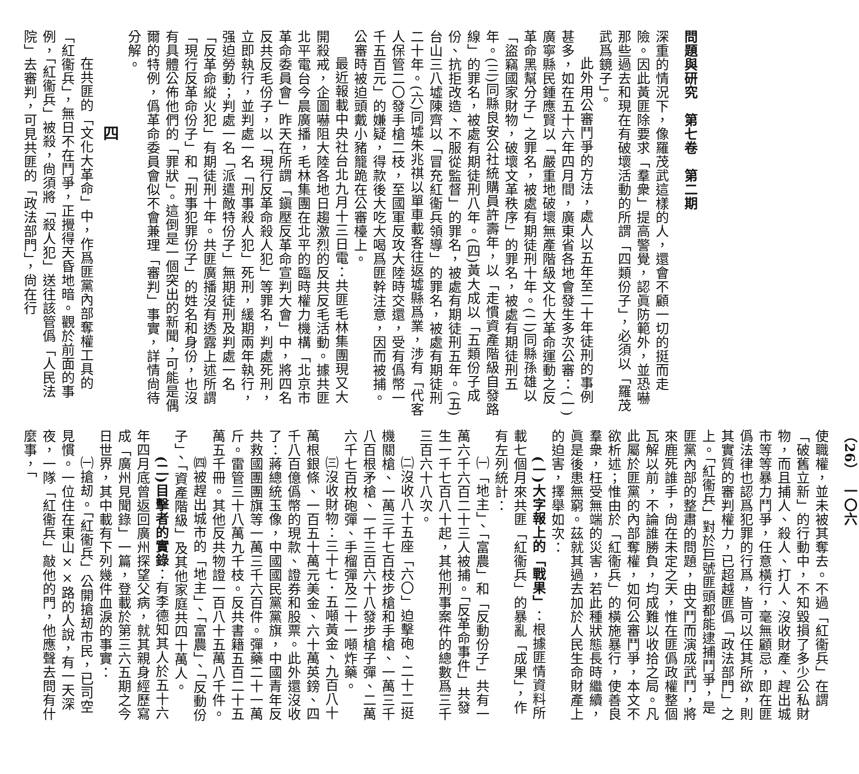問題與研究　第七卷　第二期
深重的情況下，像羅茂武這樣的人，還會不顧一切的挺而走險。因此黃匪除要求「羣衆」提高警覺，認眞防範外，並恐嚇那些過去和現在有破壞活動的所謂「四類份子」，必須以「羅茂武爲鏡子」。
此外用公審鬥爭的方法，處人以五年至二十年徒刑的事例甚多，如在五十六年四月間，廣東省各地會發生多次公審：(一)廣寧縣民鍾應賢以「嚴重地破壞無產階級文化大革命運動之反革命黑幫分子」之罪名，被處有期徒刑十年。(二)同縣孫雄以「盜竊國家財物，破壞文革秩序」的罪名，被處有期徒刑五年。(三)同縣良安公社統購員許壽年，以「走慣資產階級自發路線」的罪名，被處有期徒刑八年。(四)黃大成以「五類份子成份、抗拒改造、不服從監督」的罪名，被處有期徒刑五年。(五)台山三八墟陳齊以「冒充紅衞兵領導」的罪名，被處有期徒刑二十年。(六)同墟朱兆祺以單車載客往返墟縣爲業，涉有「代客人保管二〇發手槍二枝，至國軍反攻大陸時交還，受有僞幣一千五百元」的嫌疑，得款後大吃大喝爲匪幹注意，因而被捕。公審時被迫頭戴小豬籠跪在公審檯上。
最近報載中央社台北九月十三日電：共匪毛林集團現又大開殺戒，企圖嚇阻大陸各地日趨激烈的反共反毛活動。據共匪北平電台今晨廣播，毛林集團在北平的臨時權力機構「北京市革命委員會」昨天在所謂「鎭壓反革命宣判大會」中，將四名反共反毛份子，以「現行反革命殺人犯」等罪名，判處死刑，立即執行，並判處一名「刑事殺人犯」死刑，緩期兩年執行，强迫勞動；判處一名「派遣敵特份子」無期徒刑及判處一名「反革命縱火犯」有期徒刑十年。共匪廣播沒有透露上述所謂「現行反革命份子」和「刑事犯罪份子」的姓名和身份，也沒有具體公佈他們的「罪狀」。這倒是一個突出的新聞，可能是偶爾的特例，僞革命委員會似不會兼理「審判」事實，詳情尙待分解。
四
在共匪的「文化大革命」中，作爲匪黨內部奪權工具的「紅衞兵」，無日不在鬥爭，正攪得天昏地暗。觀於前面的事例，「紅衞兵」被殺，尙須將「殺人犯」送往該管僞「人民法院」去審判，可見共匪的「政法部門」，尙在行
（26）　一〇六
使職權，並未被其奪去。不過「紅衞兵」在謂「破舊立新」的行動中，不知毀損了多少公私財物，而且捕人、殺人、打人、沒收財產、趕出城市等等暴力鬥爭，任意橫行，毫無顧忌，即在匪僞法律也認爲犯罪的行爲，皆可以任其所欲，則其實質的審判權力，已超越匪僞「政法部門」之上。「紅衞兵」對於巨號匪頭都能逮捕鬥爭，是匪黨內部的整肅的問題，由文鬥而演成武鬥，將來鹿死誰手，尙在未定之天，惟在匪僞政權整個瓦解以前，不論誰勝負，均成難以收拾之局。凡此屬於匪黨的內部奪權，如何公審鬥爭，本文不欲析述；惟由於「紅衞兵」的橫施暴行，使善良羣衆，枉受無端的災害，若此種狀態長時繼續，眞是後患無窮。茲就其過去加於人民生命財產上的迫害，擇舉如次：
(一)大字報上的「戰果」：根據匪情資料所載七個月來共匪「紅衞兵」的暴亂「成果」，作有左列統計：
㈠「地主」、「富農」和「反動份子」共有一萬六千六百二十三人被捕。「反革命事件」共發生一千七百八十起，其他刑事案件的總數爲三千三百六十八次。
㈡沒收八十五座「六〇」迫擊砲、二十二挺機關槍、一萬三千七百枝步槍和手槍、一萬三千八百根矛槍、一千三百六十八發步槍子彈、二萬六千七百枚砲彈、手榴彈及二十一噸炸藥。
㈢沒收財物：三十七．五噸黃金、九百八十萬根銀條、一百五十萬元美金、六十萬英鎊、四千八百億僞幣的現款、證券和股票。此外還沒收了：蔣總統玉像，中國國民黨黨旗，中國青年反共救國團團旗等一萬三千六百件。彈藥二十一萬斤。雷管三十八萬九千枝。反共書籍五百二十五萬五千冊。其他反共物證一百八十五萬八千件。
㈣被趕出城市的「地主」、「富農」、「反動份子」、「資產階級」及其他家庭共四十萬人。
(二)目擊者的實錄：有李德知其人於五十六年四月底曾返回廣州探望父病，就其親身經歷寫成「廣州見聞錄」一篇，登載於第三六五期之今日世界，其中載有下列幾件血淚的事實：
㈠搶刼。「紅衞兵」公開搶刼市民，已司空見慣。一位住在東山××路的人說，有一天深夜，一隊「紅衞兵」敲他的門，他應聲去問有什麼事，「